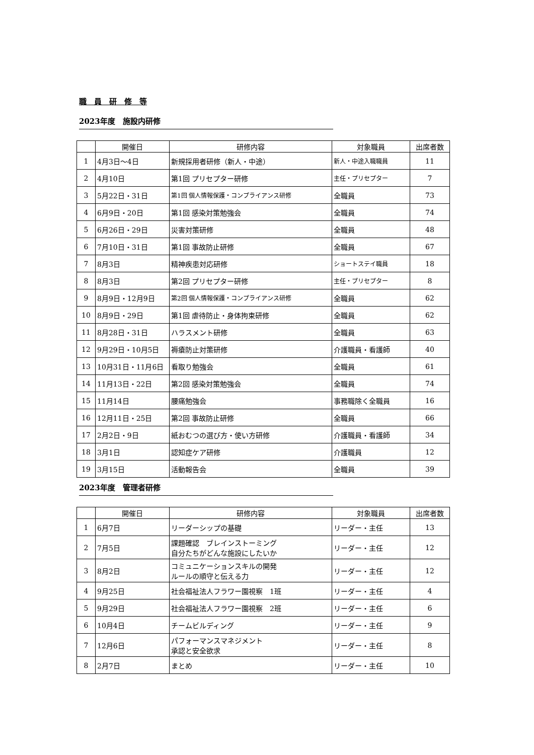職　員　研　修　等
2023年度　施設内研修
| | 開催日 | 研修内容 | 対象職員 | 出席者数 |
| --- | --- | --- | --- | --- |
| 1 | 4月3日～4日 | 新規採用者研修（新人・中途） | 新人・中途入職職員 | 11 |
| 2 | 4月10日 | 第1回 プリセプター研修 | 主任・プリセプター | 7 |
| 3 | 5月22日・31日 | 第1回 個人情報保護・コンプライアンス研修 | 全職員 | 73 |
| 4 | 6月9日・20日 | 第1回 感染対策勉強会 | 全職員 | 74 |
| 5 | 6月26日・29日 | 災害対策研修 | 全職員 | 48 |
| 6 | 7月10日・31日 | 第1回 事故防止研修 | 全職員 | 67 |
| 7 | 8月3日 | 精神疾患対応研修 | ショートステイ職員 | 18 |
| 8 | 8月3日 | 第2回 プリセプター研修 | 主任・プリセプター | 8 |
| 9 | 8月9日・12月9日 | 第2回 個人情報保護・コンプライアンス研修 | 全職員 | 62 |
| 10 | 8月9日・29日 | 第1回 虐待防止・身体拘束研修 | 全職員 | 62 |
| 11 | 8月28日・31日 | ハラスメント研修 | 全職員 | 63 |
| 12 | 9月29日・10月5日 | 褥瘡防止対策研修 | 介護職員・看護師 | 40 |
| 13 | 10月31日・11月6日 | 看取り勉強会 | 全職員 | 61 |
| 14 | 11月13日・22日 | 第2回 感染対策勉強会 | 全職員 | 74 |
| 15 | 11月14日 | 腰痛勉強会 | 事務職除く全職員 | 16 |
| 16 | 12月11日・25日 | 第2回 事故防止研修 | 全職員 | 66 |
| 17 | 2月2日・9日 | 紙おむつの選び方・使い方研修 | 介護職員・看護師 | 34 |
| 18 | 3月1日 | 認知症ケア研修 | 介護職員 | 12 |
| 19 | 3月15日 | 活動報告会 | 全職員 | 39 |
2023年度　管理者研修
| | 開催日 | 研修内容 | 対象職員 | 出席者数 |
| --- | --- | --- | --- | --- |
| 1 | 6月7日 | リーダーシップの基礎 | リーダー・主任 | 13 |
| 2 | 7月5日 | 課題確認 ブレインストーミング 自分たちがどんな施設にしたいか | リーダー・主任 | 12 |
| 3 | 8月2日 | コミュニケーションスキルの開発 ルールの順守と伝える力 | リーダー・主任 | 12 |
| 4 | 9月25日 | 社会福祉法人フラワー園視察 1班 | リーダー・主任 | 4 |
| 5 | 9月29日 | 社会福祉法人フラワー園視察 2班 | リーダー・主任 | 6 |
| 6 | 10月4日 | チームビルディング | リーダー・主任 | 9 |
| 7 | 12月6日 | パフォーマンスマネジメント 承認と安全欲求 | リーダー・主任 | 8 |
| 8 | 2月7日 | まとめ | リーダー・主任 | 10 |